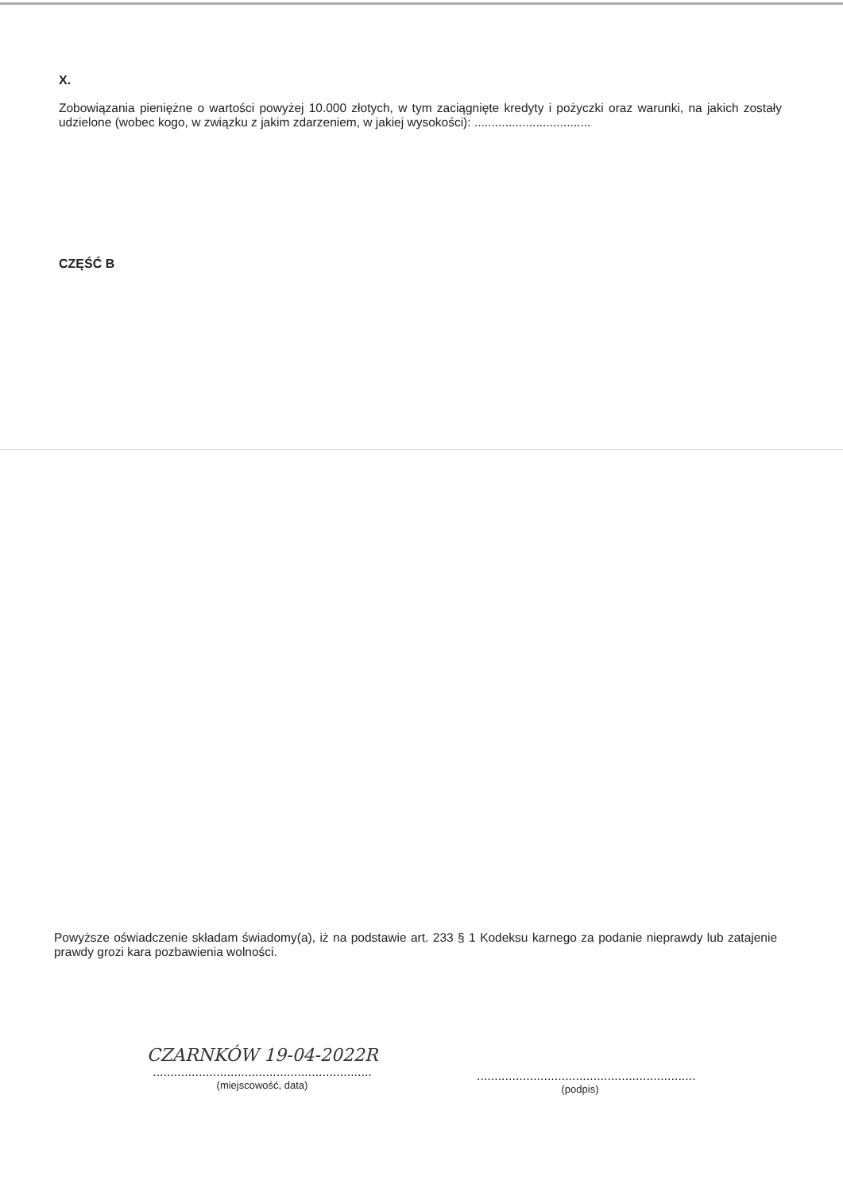X.
Zobowiązania pieniężne o wartości powyżej 10.000 złotych, w tym zaciągnięte kredyty i pożyczki oraz warunki, na jakich zostały udzielone (wobec kogo, w związku z jakim zdarzeniem, w jakiej wysokości): ..................................
CZĘŚĆ B
Powyższe oświadczenie składam świadomy(a), iż na podstawie art. 233 § 1 Kodeksu karnego za podanie nieprawdy lub zatajenie prawdy grozi kara pozbawienia wolności.
CZARNKÓW 19-04-2022R
..............................................................
(miejscowość, data)
..............................................................
(podpis)